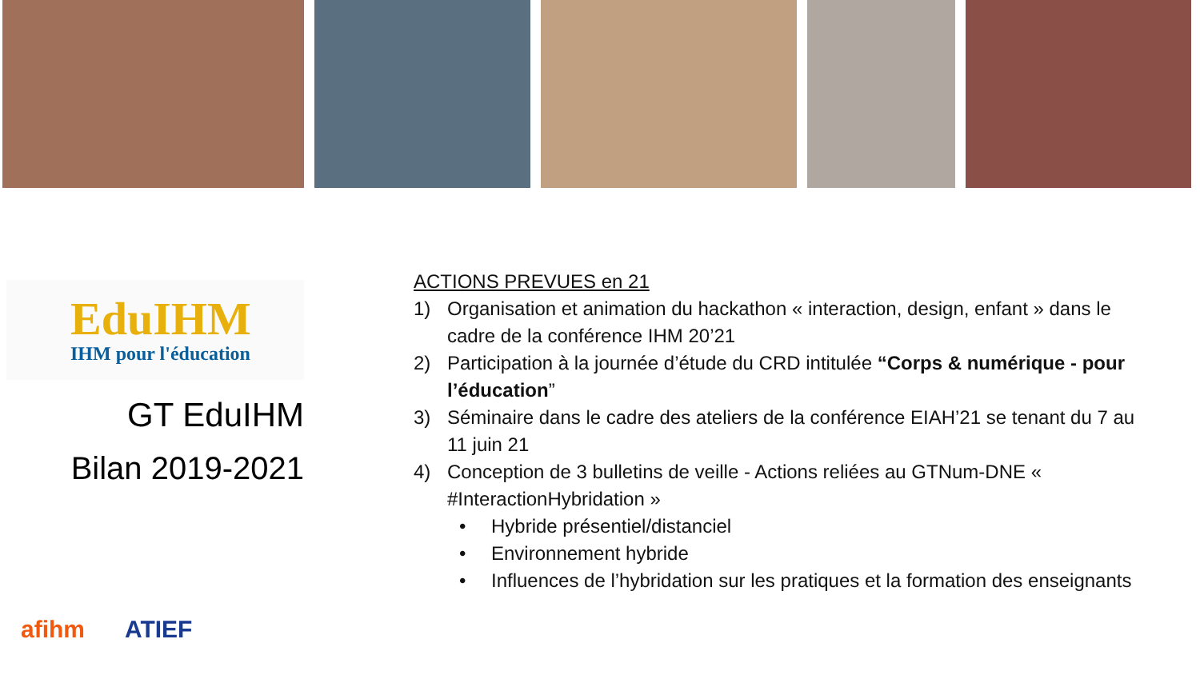EduIHM
IHM pour l'éducation
GT EduIHM
Bilan 2019-2021
afihm ATIEF
ACTIONS PREVUES en 21
1) Organisation et animation du hackathon « interaction, design, enfant » dans le cadre de la conférence IHM 20’21
2) Participation à la journée d’étude du CRD intitulée “Corps & numérique - pour l’éducation”
3) Séminaire dans le cadre des ateliers de la conférence EIAH’21 se tenant du 7 au 11 juin 21
4) Conception de 3 bulletins de veille - Actions reliées au GTNum-DNE « #InteractionHybridation »
• Hybride présentiel/distanciel
• Environnement hybride
• Influences de l’hybridation sur les pratiques et la formation des enseignants